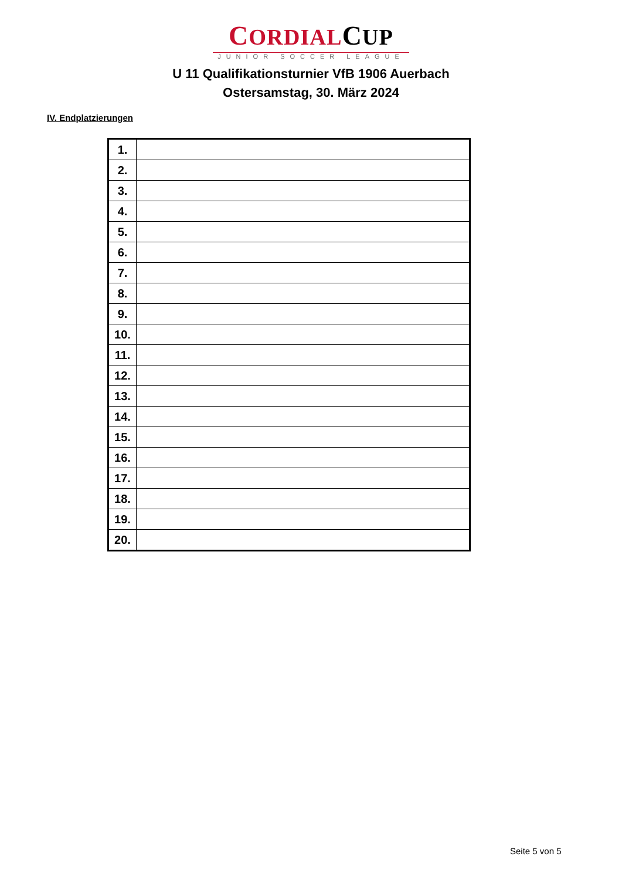CORDIALCUP
JUNIOR SOCCER LEAGUE
U 11 Qualifikationsturnier VfB 1906 Auerbach
Ostersamstag, 30. März 2024
IV. Endplatzierungen
| 1. | |
| 2. | |
| 3. | |
| 4. | |
| 5. | |
| 6. | |
| 7. | |
| 8. | |
| 9. | |
| 10. | |
| 11. | |
| 12. | |
| 13. | |
| 14. | |
| 15. | |
| 16. | |
| 17. | |
| 18. | |
| 19. | |
| 20. | |
Seite 5 von 5